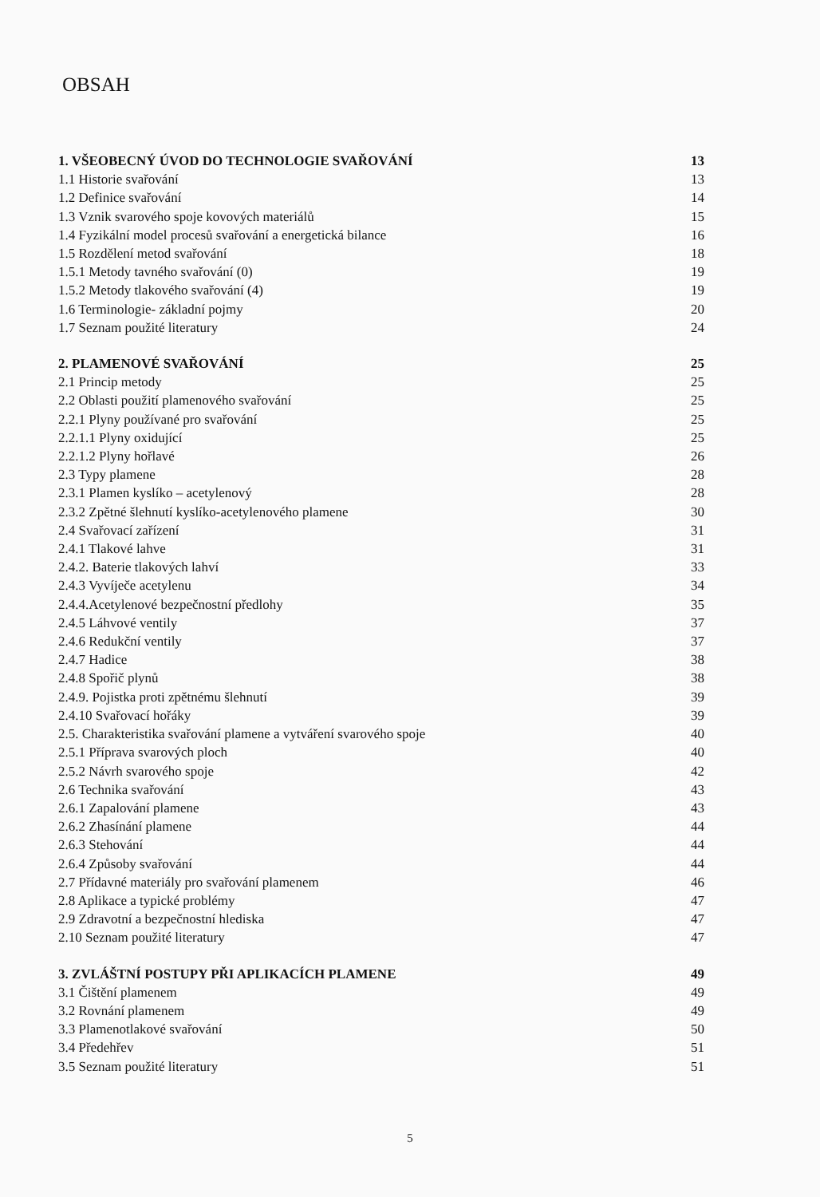OBSAH
1. VŠEOBECNÝ ÚVOD DO TECHNOLOGIE SVAŘOVÁNÍ 13
1.1 Historie svařování 13
1.2 Definice svařování 14
1.3 Vznik svarového spoje kovových materiálů 15
1.4 Fyzikální model procesů svařování a energetická bilance 16
1.5 Rozdělení metod svařování 18
1.5.1 Metody tavného svařování (0) 19
1.5.2 Metody tlakového svařování (4) 19
1.6 Terminologie- základní pojmy 20
1.7 Seznam použité literatury 24
2. PLAMENOVÉ SVAŘOVÁNÍ 25
2.1 Princip metody 25
2.2 Oblasti použití plamenového svařování 25
2.2.1 Plyny používané pro svařování 25
2.2.1.1 Plyny oxidující 25
2.2.1.2 Plyny hořlavé 26
2.3 Typy plamene 28
2.3.1 Plamen kyslíko – acetylenový 28
2.3.2 Zpětné šlehnutí kyslíko-acetylenového plamene 30
2.4 Svařovací zařízení 31
2.4.1 Tlakové lahve 31
2.4.2. Baterie tlakových lahví 33
2.4.3 Vyvíječe acetylenu 34
2.4.4.Acetylenové bezpečnostní předlohy 35
2.4.5 Láhvové ventily 37
2.4.6 Redukční ventily 37
2.4.7 Hadice 38
2.4.8 Spořič plynů 38
2.4.9. Pojistka proti zpětnému šlehnutí 39
2.4.10 Svařovací hořáky 39
2.5. Charakteristika svařování plamene a vytváření svarového spoje 40
2.5.1 Příprava svarových ploch 40
2.5.2 Návrh svarového spoje 42
2.6 Technika svařování 43
2.6.1 Zapalování plamene 43
2.6.2 Zhasínání plamene 44
2.6.3 Stehování 44
2.6.4 Způsoby svařování 44
2.7 Přídavné materiály pro svařování plamenem 46
2.8 Aplikace a typické problémy 47
2.9 Zdravotní a bezpečnostní hlediska 47
2.10 Seznam použité literatury 47
3. ZVLÁŠTNÍ POSTUPY PŘI APLIKACÍCH PLAMENE 49
3.1 Čištění plamenem 49
3.2 Rovnání plamenem 49
3.3 Plamenotlakové svařování 50
3.4 Předehřev 51
3.5 Seznam použité literatury 51
5